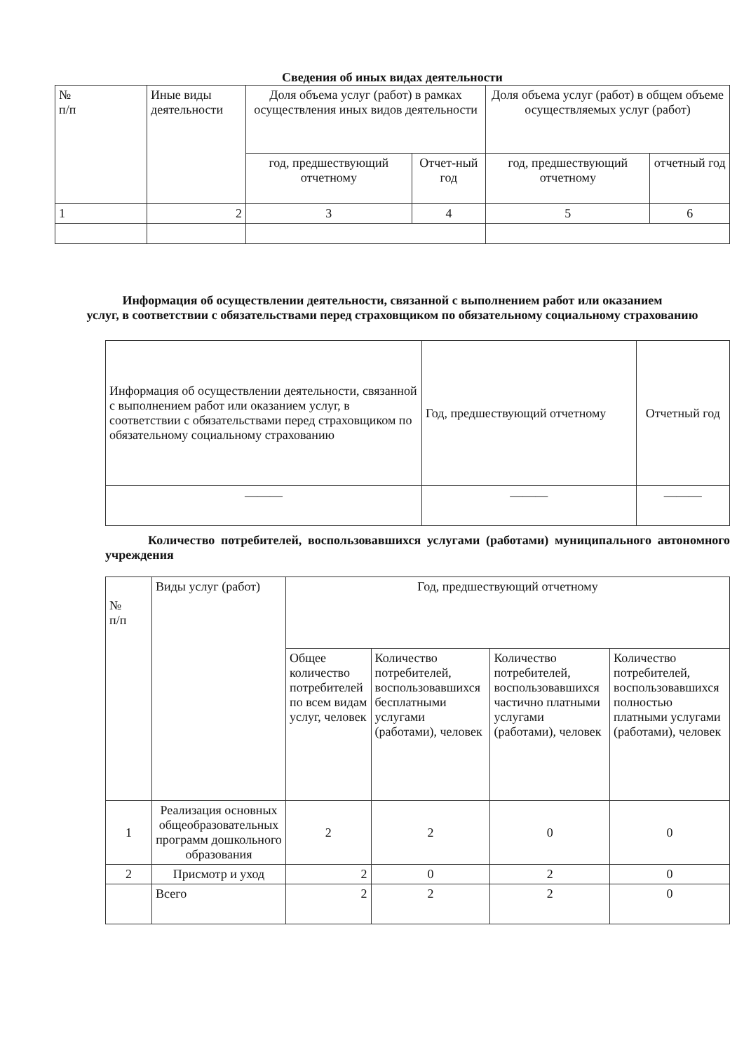Сведения об иных видах деятельности
| № п/п | Иные виды деятельности | Доля объема услуг (работ) в рамках осуществления иных видов деятельности | | Доля объема услуг (работ) в общем объеме осуществляемых услуг (работ) | |
| --- | --- | --- | --- | --- | --- |
| | | год, предшествующий отчетному | Отчет-ный год | год, предшествующий отчетному | отчетный год |
| 1 | 2 | 3 | 4 | 5 | 6 |
Информация об осуществлении деятельности, связанной с выполнением работ или оказанием
услуг, в соответствии с обязательствами перед страховщиком по обязательному социальному страхованию
| Информация об осуществлении деятельности, связанной с выполнением работ или оказанием услуг, в соответствии с обязательствами перед страховщиком по обязательному социальному страхованию | Год, предшествующий отчетному | Отчетный год |
| ——— | ——— | ——— |
Количество потребителей, воспользовавшихся услугами (работами) муниципального автономного учреждения
| № п/п | Виды услуг (работ) | Год, предшествующий отчетному | | | |
| | | Общее количество потребителей по всем видам услуг, человек | Количество потребителей, воспользовавшихся бесплатными услугами (работами), человек | Количество потребителей, воспользовавшихся частично платными услугами (работами), человек | Количество потребителей, воспользовавшихся полностью платными услугами (работами), человек |
| 1 | Реализация основных общеобразовательных программ дошкольного образования | 2 | 2 | 0 | 0 |
| 2 | Присмотр и уход | 2 | 0 | 2 | 0 |
| | Всего | 2 | 2 | 2 | 0 |